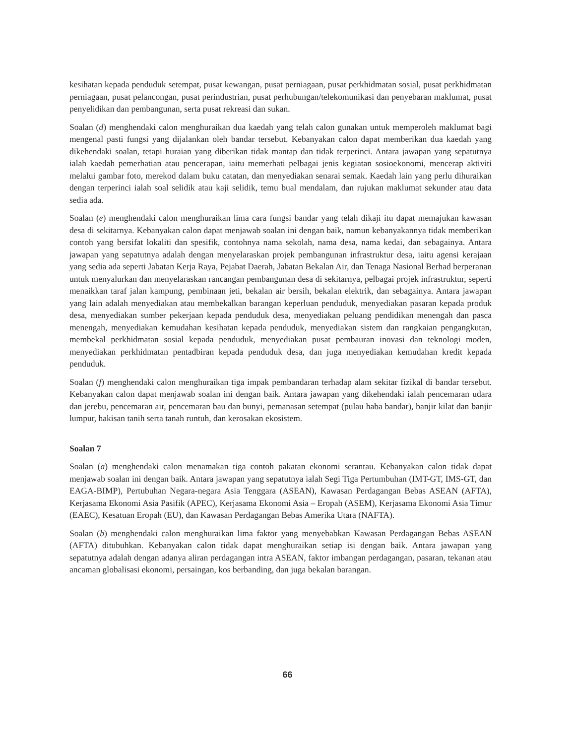kesihatan kepada penduduk setempat, pusat kewangan, pusat perniagaan, pusat perkhidmatan sosial, pusat perkhidmatan perniagaan, pusat pelancongan, pusat perindustrian, pusat perhubungan/telekomunikasi dan penyebaran maklumat, pusat penyelidikan dan pembangunan, serta pusat rekreasi dan sukan.
Soalan (d) menghendaki calon menghuraikan dua kaedah yang telah calon gunakan untuk memperoleh maklumat bagi mengenal pasti fungsi yang dijalankan oleh bandar tersebut. Kebanyakan calon dapat memberikan dua kaedah yang dikehendaki soalan, tetapi huraian yang diberikan tidak mantap dan tidak terperinci. Antara jawapan yang sepatutnya ialah kaedah pemerhatian atau pencerapan, iaitu memerhati pelbagai jenis kegiatan sosioekonomi, mencerap aktiviti melalui gambar foto, merekod dalam buku catatan, dan menyediakan senarai semak. Kaedah lain yang perlu dihuraikan dengan terperinci ialah soal selidik atau kaji selidik, temu bual mendalam, dan rujukan maklumat sekunder atau data sedia ada.
Soalan (e) menghendaki calon menghuraikan lima cara fungsi bandar yang telah dikaji itu dapat memajukan kawasan desa di sekitarnya. Kebanyakan calon dapat menjawab soalan ini dengan baik, namun kebanyakannya tidak memberikan contoh yang bersifat lokaliti dan spesifik, contohnya nama sekolah, nama desa, nama kedai, dan sebagainya. Antara jawapan yang sepatutnya adalah dengan menyelaraskan projek pembangunan infrastruktur desa, iaitu agensi kerajaan yang sedia ada seperti Jabatan Kerja Raya, Pejabat Daerah, Jabatan Bekalan Air, dan Tenaga Nasional Berhad berperanan untuk menyalurkan dan menyelaraskan rancangan pembangunan desa di sekitarnya, pelbagai projek infrastruktur, seperti menaikkan taraf jalan kampung, pembinaan jeti, bekalan air bersih, bekalan elektrik, dan sebagainya. Antara jawapan yang lain adalah menyediakan atau membekalkan barangan keperluan penduduk, menyediakan pasaran kepada produk desa, menyediakan sumber pekerjaan kepada penduduk desa, menyediakan peluang pendidikan menengah dan pasca menengah, menyediakan kemudahan kesihatan kepada penduduk, menyediakan sistem dan rangkaian pengangkutan, membekal perkhidmatan sosial kepada penduduk, menyediakan pusat pembauran inovasi dan teknologi moden, menyediakan perkhidmatan pentadbiran kepada penduduk desa, dan juga menyediakan kemudahan kredit kepada penduduk.
Soalan (f) menghendaki calon menghuraikan tiga impak pembandaran terhadap alam sekitar fizikal di bandar tersebut. Kebanyakan calon dapat menjawab soalan ini dengan baik. Antara jawapan yang dikehendaki ialah pencemaran udara dan jerebu, pencemaran air, pencemaran bau dan bunyi, pemanasan setempat (pulau haba bandar), banjir kilat dan banjir lumpur, hakisan tanih serta tanah runtuh, dan kerosakan ekosistem.
Soalan 7
Soalan (a) menghendaki calon menamakan tiga contoh pakatan ekonomi serantau. Kebanyakan calon tidak dapat menjawab soalan ini dengan baik. Antara jawapan yang sepatutnya ialah Segi Tiga Pertumbuhan (IMT-GT, IMS-GT, dan EAGA-BIMP), Pertubuhan Negara-negara Asia Tenggara (ASEAN), Kawasan Perdagangan Bebas ASEAN (AFTA), Kerjasama Ekonomi Asia Pasifik (APEC), Kerjasama Ekonomi Asia – Eropah (ASEM), Kerjasama Ekonomi Asia Timur (EAEC), Kesatuan Eropah (EU), dan Kawasan Perdagangan Bebas Amerika Utara (NAFTA).
Soalan (b) menghendaki calon menghuraikan lima faktor yang menyebabkan Kawasan Perdagangan Bebas ASEAN (AFTA) ditubuhkan. Kebanyakan calon tidak dapat menghuraikan setiap isi dengan baik. Antara jawapan yang sepatutnya adalah dengan adanya aliran perdagangan intra ASEAN, faktor imbangan perdagangan, pasaran, tekanan atau ancaman globalisasi ekonomi, persaingan, kos berbanding, dan juga bekalan barangan.
66